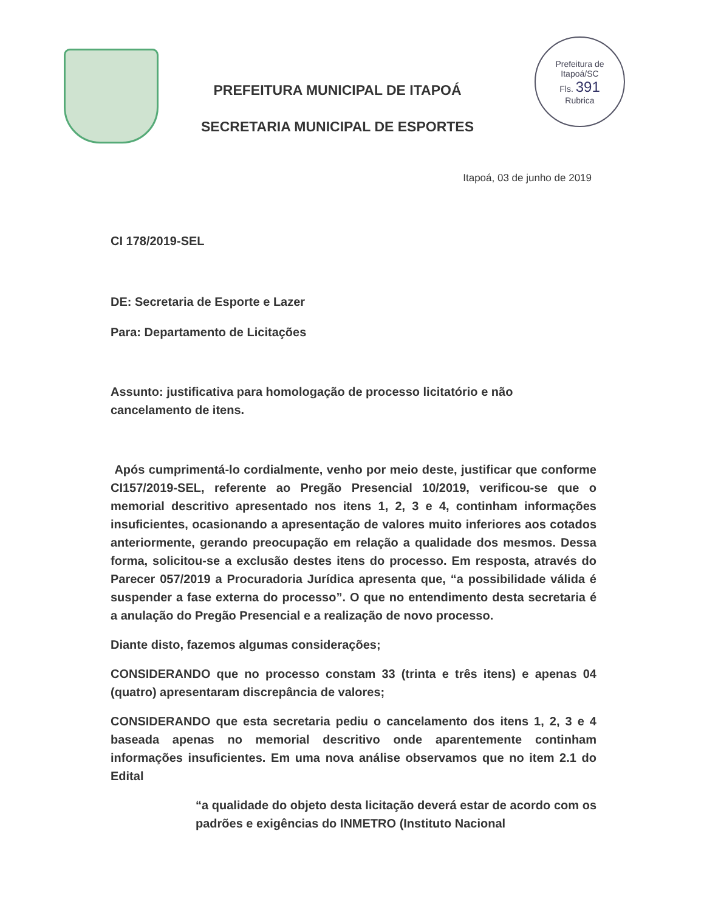PREFEITURA MUNICIPAL DE ITAPOÁ
SECRETARIA MUNICIPAL DE ESPORTES
Prefeitura de Itapoá/SC
Fls. 391
Rubrica
Itapoá, 03 de junho de 2019
CI 178/2019-SEL
DE: Secretaria de Esporte e Lazer
Para: Departamento de Licitações
Assunto: justificativa para homologação de processo licitatório e não cancelamento de itens.
Após cumprimentá-lo cordialmente, venho por meio deste, justificar que conforme CI157/2019-SEL, referente ao Pregão Presencial 10/2019, verificou-se que o memorial descritivo apresentado nos itens 1, 2, 3 e 4, continham informações insuficientes, ocasionando a apresentação de valores muito inferiores aos cotados anteriormente, gerando preocupação em relação a qualidade dos mesmos. Dessa forma, solicitou-se a exclusão destes itens do processo. Em resposta, através do Parecer 057/2019 a Procuradoria Jurídica apresenta que, “a possibilidade válida é suspender a fase externa do processo”. O que no entendimento desta secretaria é a anulação do Pregão Presencial e a realização de novo processo.
Diante disto, fazemos algumas considerações;
CONSIDERANDO que no processo constam 33 (trinta e três itens) e apenas 04 (quatro) apresentaram discrepância de valores;
CONSIDERANDO que esta secretaria pediu o cancelamento dos itens 1, 2, 3 e 4 baseada apenas no memorial descritivo onde aparentemente continham informações insuficientes. Em uma nova análise observamos que no item 2.1 do Edital
“a qualidade do objeto desta licitação deverá estar de acordo com os padrões e exigências do INMETRO (Instituto Nacional